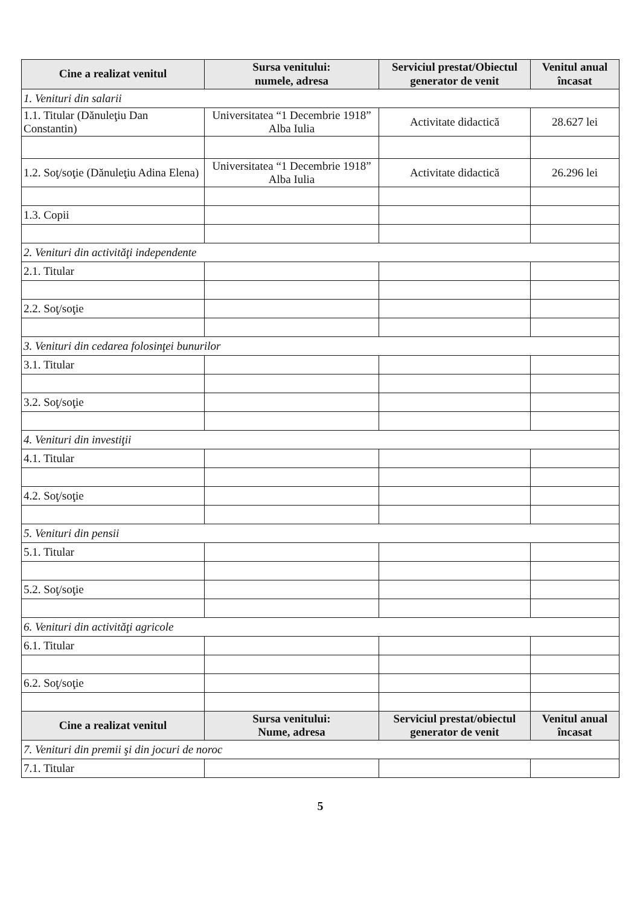| Cine a realizat venitul | Sursa venitului: numele, adresa | Serviciul prestat/Obiectul generator de venit | Venitul anual încasat |
| --- | --- | --- | --- |
| 1. Venituri din salarii | | | |
| 1.1. Titular (Dănuleţiu Dan Constantin) | Universitatea “1 Decembrie 1918” Alba Iulia | Activitate didactică | 28.627 lei |
| 1.2. Soţ/soţie (Dănuleţiu Adina Elena) | Universitatea “1 Decembrie 1918” Alba Iulia | Activitate didactică | 26.296 lei |
| 1.3. Copii | | | |
| 2. Venituri din activităţi independente | | | |
| 2.1. Titular | | | |
| 2.2. Soţ/soţie | | | |
| 3. Venituri din cedarea folosinţei bunurilor | | | |
| 3.1. Titular | | | |
| 3.2. Soţ/soţie | | | |
| 4. Venituri din investiţii | | | |
| 4.1. Titular | | | |
| 4.2. Soţ/soţie | | | |
| 5. Venituri din pensii | | | |
| 5.1. Titular | | | |
| 5.2. Soţ/soţie | | | |
| 6. Venituri din activităţi agricole | | | |
| 6.1. Titular | | | |
| 6.2. Soţ/soţie | | | |
| Cine a realizat venitul | Sursa venitului: Nume, adresa | Serviciul prestat/obiectul generator de venit | Venitul anual încasat |
| 7. Venituri din premii şi din jocuri de noroc | | | |
| 7.1. Titular | | | |
5